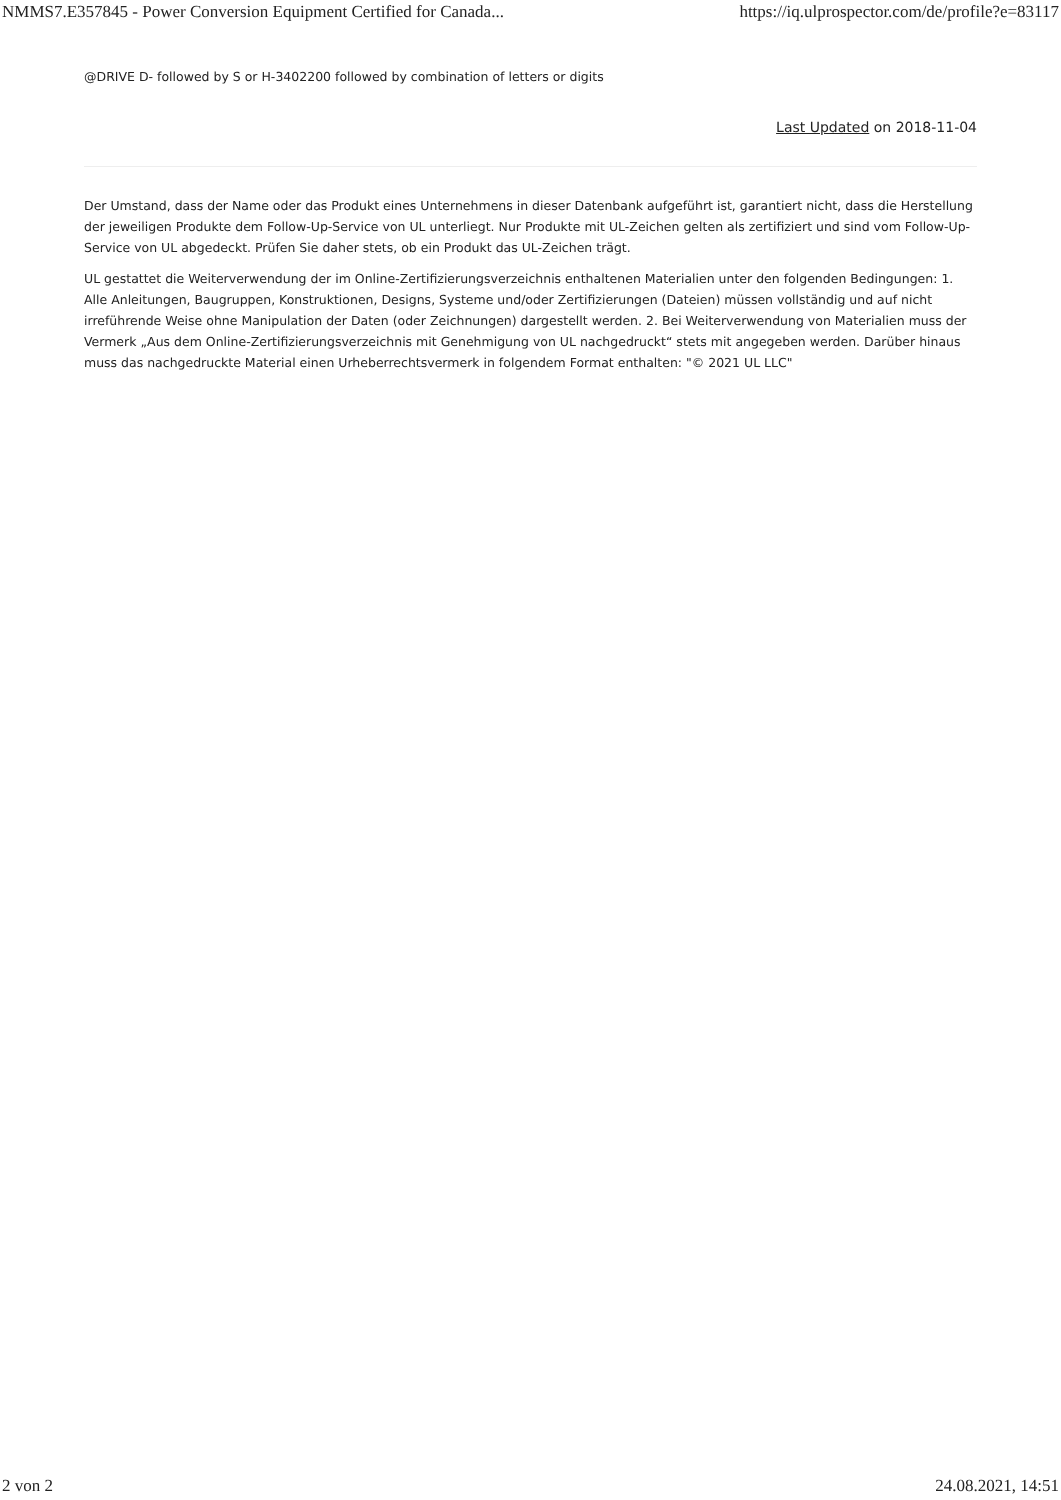NMMS7.E357845 - Power Conversion Equipment Certified for Canada... https://iq.ulprospector.com/de/profile?e=83117
@DRIVE D- followed by S or H-3402200 followed by combination of letters or digits
Last Updated on 2018-11-04
Der Umstand, dass der Name oder das Produkt eines Unternehmens in dieser Datenbank aufgeführt ist, garantiert nicht, dass die Herstellung der jeweiligen Produkte dem Follow-Up-Service von UL unterliegt. Nur Produkte mit UL-Zeichen gelten als zertifiziert und sind vom Follow-Up-Service von UL abgedeckt. Prüfen Sie daher stets, ob ein Produkt das UL-Zeichen trägt.
UL gestattet die Weiterverwendung der im Online-Zertifizierungsverzeichnis enthaltenen Materialien unter den folgenden Bedingungen: 1. Alle Anleitungen, Baugruppen, Konstruktionen, Designs, Systeme und/oder Zertifizierungen (Dateien) müssen vollständig und auf nicht irreführende Weise ohne Manipulation der Daten (oder Zeichnungen) dargestellt werden. 2. Bei Weiterverwendung von Materialien muss der Vermerk „Aus dem Online-Zertifizierungsverzeichnis mit Genehmigung von UL nachgedruckt“ stets mit angegeben werden. Darüber hinaus muss das nachgedruckte Material einen Urheberrechtsvermerk in folgendem Format enthalten: "© 2021 UL LLC"
2 von 2 24.08.2021, 14:51